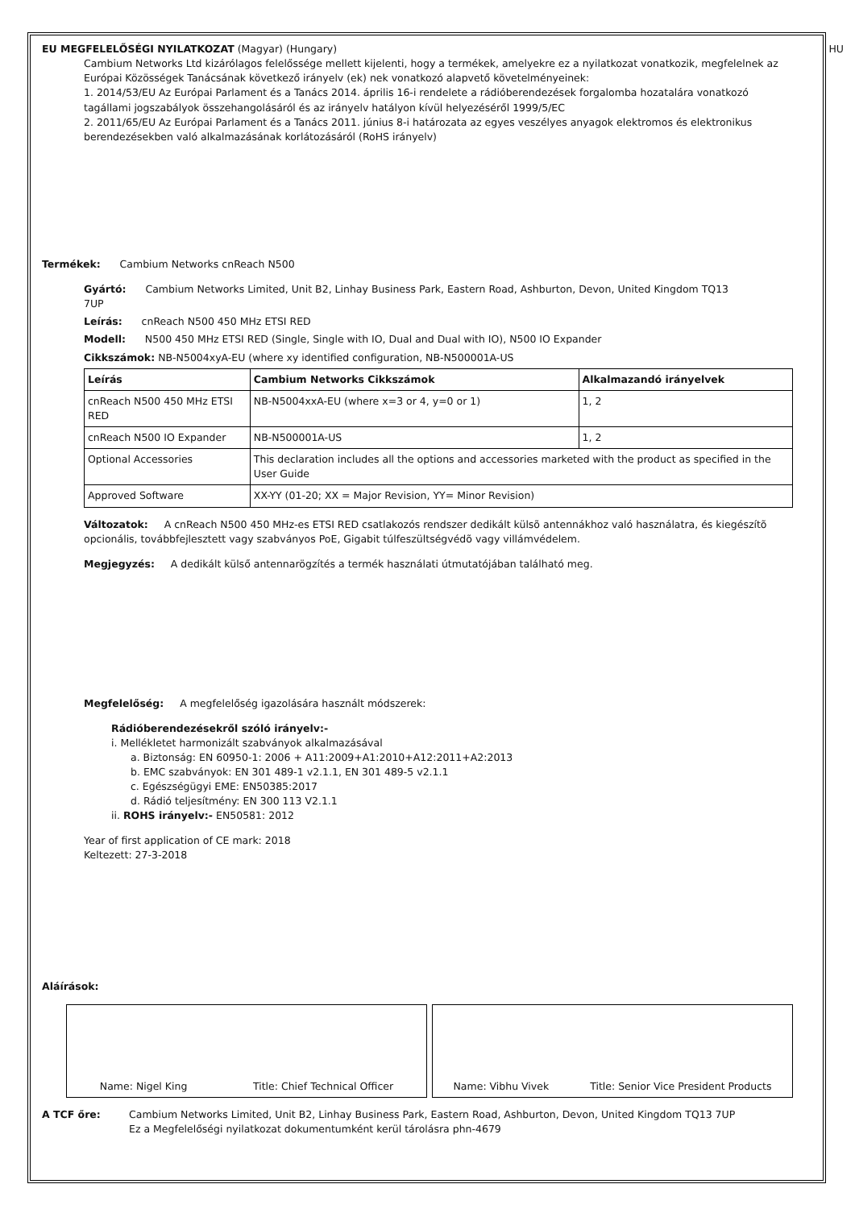EU MEGFELELŐSÉGI NYILATKOZAT (Magyar) (Hungary) HU
Cambium Networks Ltd kizárólagos felelőssége mellett kijelenti, hogy a termékek, amelyekre ez a nyilatkozat vonatkozik, megfelelnek az Európai Közösségek Tanácsának következő irányelv (ek) nek vonatkozó alapvető követelményeinek:
1. 2014/53/EU Az Európai Parlament és a Tanács 2014. április 16-i rendelete a rádióberendezések forgalomba hozatalára vonatkozó tagállami jogszabályok összehangolásáról és az irányelv hatályon kívül helyezéséről 1999/5/EC
2. 2011/65/EU Az Európai Parlament és a Tanács 2011. június 8-i határozata az egyes veszélyes anyagok elektromos és elektronikus berendezésekben való alkalmazásának korlátozásáról (RoHS irányelv)
Termékek: Cambium Networks cnReach N500
Gyártó: Cambium Networks Limited, Unit B2, Linhay Business Park, Eastern Road, Ashburton, Devon, United Kingdom TQ13 7UP
Leírás: cnReach N500 450 MHz ETSI RED
Modell: N500 450 MHz ETSI RED (Single, Single with IO, Dual and Dual with IO), N500 IO Expander
Cikkszámok: NB-N5004xyA-EU (where xy identified configuration, NB-N500001A-US
| Leírás | Cambium Networks Cikkszámok | Alkalmazandó irányelvek |
| --- | --- | --- |
| cnReach N500 450 MHz ETSI RED | NB-N5004xxA-EU (where x=3 or 4, y=0 or 1) | 1, 2 |
| cnReach N500 IO Expander | NB-N500001A-US | 1, 2 |
| Optional Accessories | This declaration includes all the options and accessories marketed with the product as specified in the User Guide | |
| Approved Software | XX-YY (01-20; XX = Major Revision, YY= Minor Revision) | |
Változatok: A cnReach N500 450 MHz-es ETSI RED csatlakozós rendszer dedikált külsõ antennákhoz való használatra, és kiegészítõ opcionális, továbbfejlesztett vagy szabványos PoE, Gigabit túlfeszültségvédõ vagy villámvédelem.
Megjegyzés: A dedikált külső antennarögzítés a termék használati útmutatójában található meg.
Megfelelőség: A megfelelőség igazolására használt módszerek:
Rádióberendezésekről szóló irányelv:-
i. Mellékletet harmonizált szabványok alkalmazásával
a. Biztonság: EN 60950-1: 2006 + A11:2009+A1:2010+A12:2011+A2:2013
b. EMC szabványok: EN 301 489-1 v2.1.1, EN 301 489-5 v2.1.1
c. Egészségügyi EME: EN50385:2017
d. Rádió teljesítmény: EN 300 113 V2.1.1
ii. ROHS irányelv:- EN50581: 2012
Year of first application of CE mark: 2018
Keltezett: 27-3-2018
Aláírások:
Name: Nigel King Title: Chief Technical Officer Name: Vibhu Vivek Title: Senior Vice President Products
A TCF őre: Cambium Networks Limited, Unit B2, Linhay Business Park, Eastern Road, Ashburton, Devon, United Kingdom TQ13 7UP
Ez a Megfelelőségi nyilatkozat dokumentumként kerül tárolásra phn-4679